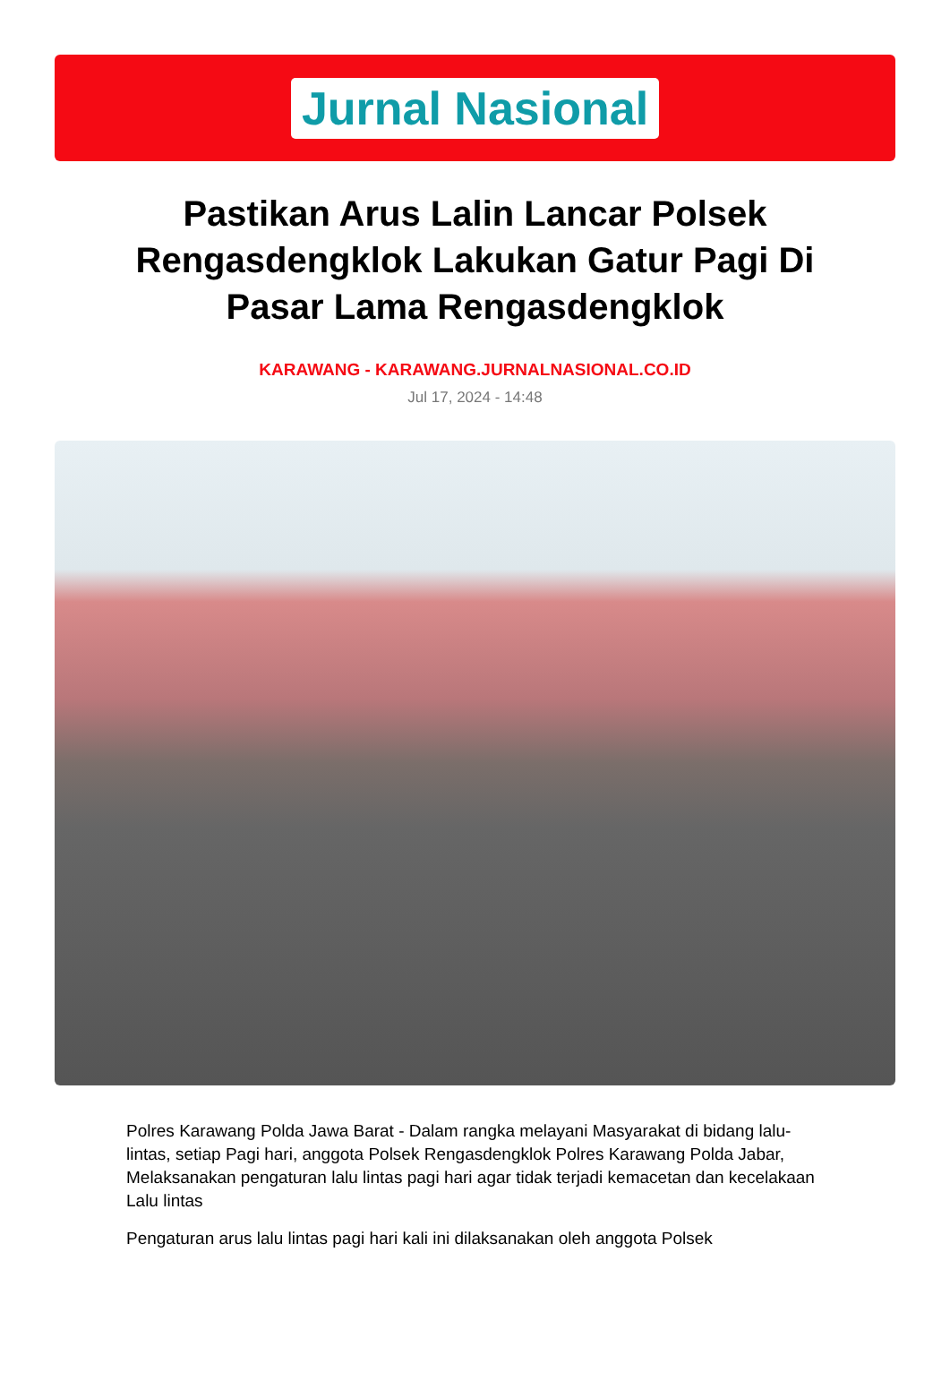Jurnal Nasional
Pastikan Arus Lalin Lancar Polsek Rengasdengklok Lakukan Gatur Pagi Di Pasar Lama Rengasdengklok
KARAWANG - KARAWANG.JURNALNASIONAL.CO.ID
Jul 17, 2024 - 14:48
Polres Karawang Polda Jawa Barat - Dalam rangka melayani Masyarakat di bidang lalu-lintas, setiap Pagi hari, anggota Polsek Rengasdengklok Polres Karawang Polda Jabar, Melaksanakan pengaturan lalu lintas pagi hari agar tidak terjadi kemacetan dan kecelakaan Lalu lintas
Pengaturan arus lalu lintas pagi hari kali ini dilaksanakan oleh anggota Polsek